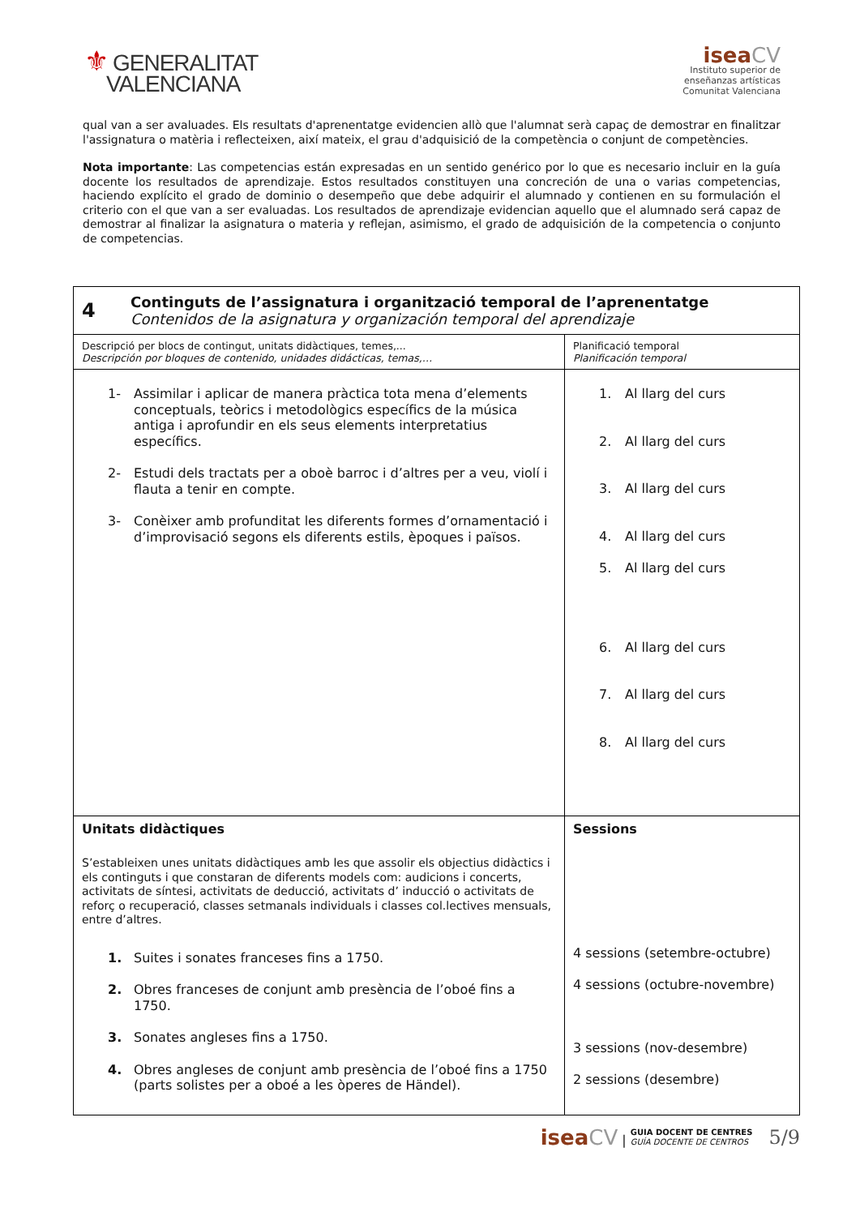⚜ GENERALITAT
VALENCIANA
isea CV
Instituto superior de
enseñanzas artísticas
Comunitat Valenciana
qual van a ser avaluades. Els resultats d'aprenentatge evidencien allò que l'alumnat serà capaç de demostrar en finalitzar l'assignatura o matèria i reflecteixen, així mateix, el grau d'adquisició de la competència o conjunt de competències.
Nota importante: Las competencias están expresadas en un sentido genérico por lo que es necesario incluir en la guía docente los resultados de aprendizaje. Estos resultados constituyen una concreción de una o varias competencias, haciendo explícito el grado de dominio o desempeño que debe adquirir el alumnado y contienen en su formulación el criterio con el que van a ser evaluadas. Los resultados de aprendizaje evidencian aquello que el alumnado será capaz de demostrar al finalizar la asignatura o materia y reflejan, asimismo, el grado de adquisición de la competencia o conjunto de competencias.
| 4 Continguts de l’assignatura i organització temporal de l’aprenentatge Contenidos de la asignatura y organización temporal del aprendizaje | |
| Descripció per blocs de contingut, unitats didàctiques, temes,... Descripción por bloques de contenido, unidades didácticas, temas,… | Planificació temporal Planificación temporal |
| 1- Assimilar i aplicar de manera pràctica tota mena d’elements conceptuals, teòrics i metodològics específics de la música antiga i aprofundir en els seus elements interpretatius específics. 2- Estudi dels tractats per a oboè barroc i d’altres per a veu, violí i flauta a tenir en compte. 3- Conèixer amb profunditat les diferents formes d’ornamentació i d’improvisació segons els diferents estils, èpoques i països. | 1. Al llarg del curs 2. Al llarg del curs 3. Al llarg del curs 4. Al llarg del curs 5. Al llarg del curs 6. Al llarg del curs 7. Al llarg del curs 8. Al llarg del curs |
| Unitats didàctiques S’estableixen unes unitats didàctiques amb les que assolir els objectius didàctics i els continguts i que constaran de diferents models com: audicions i concerts, activitats de síntesi, activitats de deducció, activitats d’ inducció o activitats de reforç o recuperació, classes setmanals individuals i classes col.lectives mensuals, entre d’altres. 1. Suites i sonates franceses fins a 1750. 2. Obres franceses de conjunt amb presència de l’oboé fins a 1750. 3. Sonates angleses fins a 1750. 4. Obres angleses de conjunt amb presència de l’oboé fins a 1750 (parts solistes per a oboé a les òperes de Händel). | Sessions 4 sessions (setembre-octubre) 4 sessions (octubre-novembre) 3 sessions (nov-desembre) 2 sessions (desembre) |
isea CV | GUIA DOCENT DE CENTRES
GUÍA DOCENTE DE CENTROS 5/9